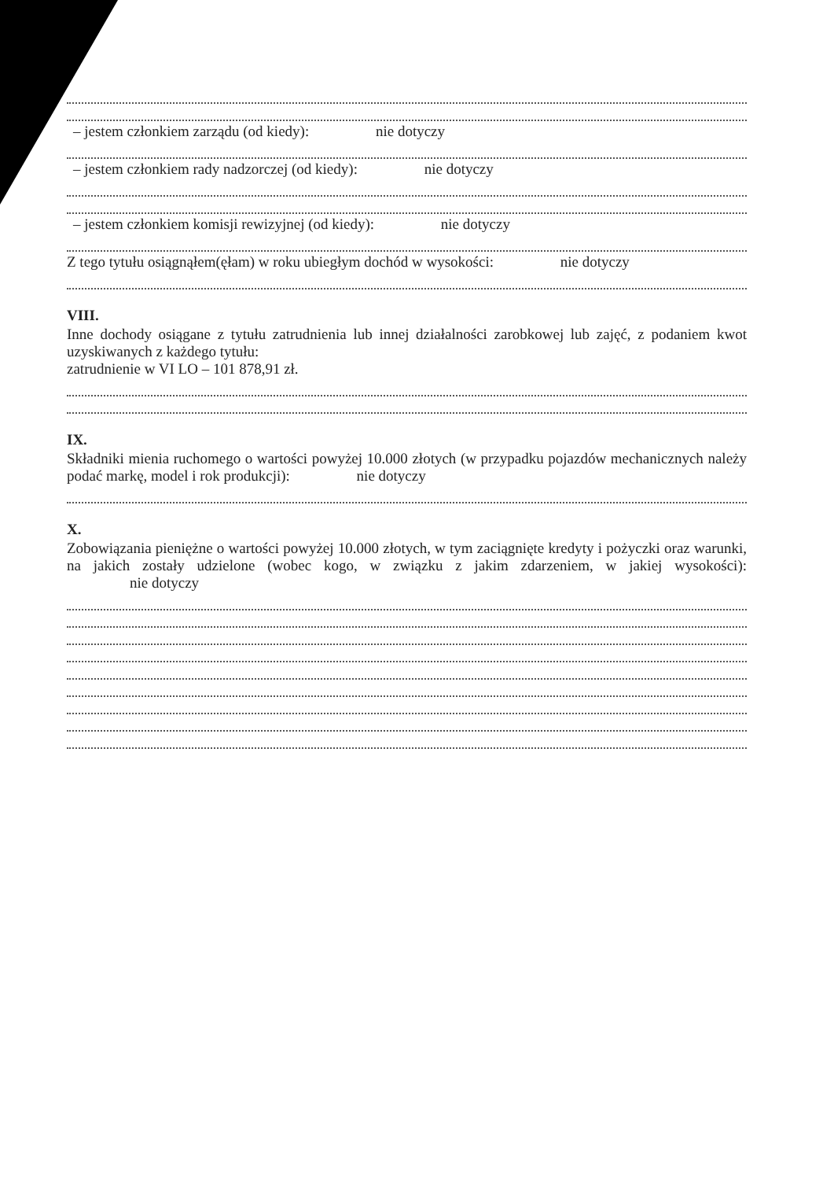– jestem członkiem zarządu (od kiedy): nie dotyczy
– jestem członkiem rady nadzorczej (od kiedy): nie dotyczy
– jestem członkiem komisji rewizyjnej (od kiedy): nie dotyczy
Z tego tytułu osiągnąłem(ęłam) w roku ubiegłym dochód w wysokości: nie dotyczy
VIII.
Inne dochody osiągane z tytułu zatrudnienia lub innej działalności zarobkowej lub zajęć, z podaniem kwot uzyskiwanych z każdego tytułu:
zatrudnienie w VI LO – 101 878,91 zł.
IX.
Składniki mienia ruchomego o wartości powyżej 10.000 złotych (w przypadku pojazdów mechanicznych należy podać markę, model i rok produkcji): nie dotyczy
X.
Zobowiązania pieniężne o wartości powyżej 10.000 złotych, w tym zaciągnięte kredyty i pożyczki oraz warunki, na jakich zostały udzielone (wobec kogo, w związku z jakim zdarzeniem, w jakiej wysokości): nie dotyczy